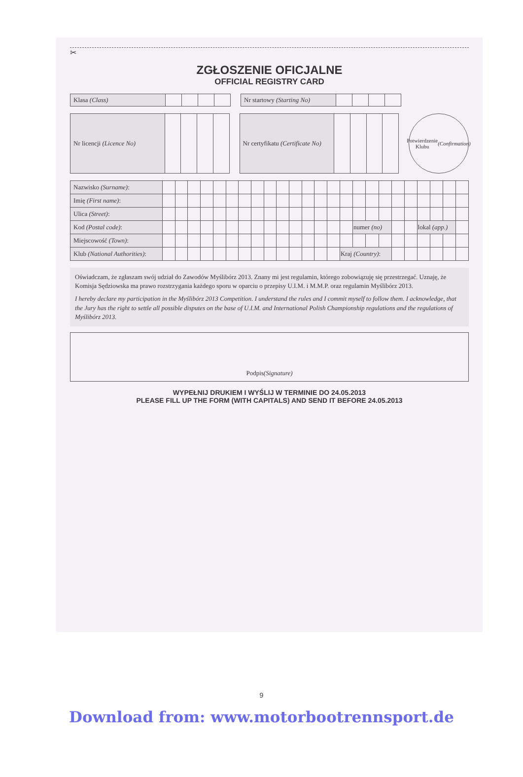✂
ZGŁOSZENIE OFICJALNE
OFFICIAL REGISTRY CARD
| Klasa (Class) | | | | |
| Nr startowy (Starting No) | | | | |
| Nr licencji (Licence No) | | | | |
| Nr certyfikatu (Certificate No) | | | | |
Potwierdzenie
Klubu
(Confirmation)
| Nazwisko (Surname) : | | | | | | | | | | | | | | | | | | | | | | | | |
| Imię (First name) : | | | | | | | | | | | | | | | | | | | | | | | | |
| Ulica (Street) : | | | | | | | | | | | | | | | | | | | | | | | | |
| Kod (Postal code) : | | | | | | | | | | | | | | | | numer (no) | | | | | lokal (app.) | | | |
| Miejscowość (Town) : | | | | | | | | | | | | | | | | | | | | | | | | |
| Klub (National Authorities) : | | | | | | | | | | | | | | | Kraj (Country) : | | | | | | | | | |
Oświadczam, że zgłaszam swój udział do Zawodów Myślibórz 2013. Znany mi jest regulamin, którego zobowiązuję się przestrzegać. Uznaję, że Komisja Sędziowska ma prawo rozstrzygania każdego sporu w oparciu o przepisy U.I.M. i M.M.P. oraz regulamin Myślibórz 2013.
I hereby declare my participation in the Myślibórz 2013 Competition. I understand the rules and I commit myself to follow them. I acknowledge, that the Jury has the right to settle all possible disputes on the base of U.I.M. and International Polish Championship regulations and the regulations of Myślibórz 2013.
Podpis (Signature)
WYPEŁNIJ DRUKIEM I WYŚLIJ W TERMINIE DO 24.05.2013
PLEASE FILL UP THE FORM (WITH CAPITALS) AND SEND IT BEFORE 24.05.2013
9
Download from: www.motorbootrennsport.de